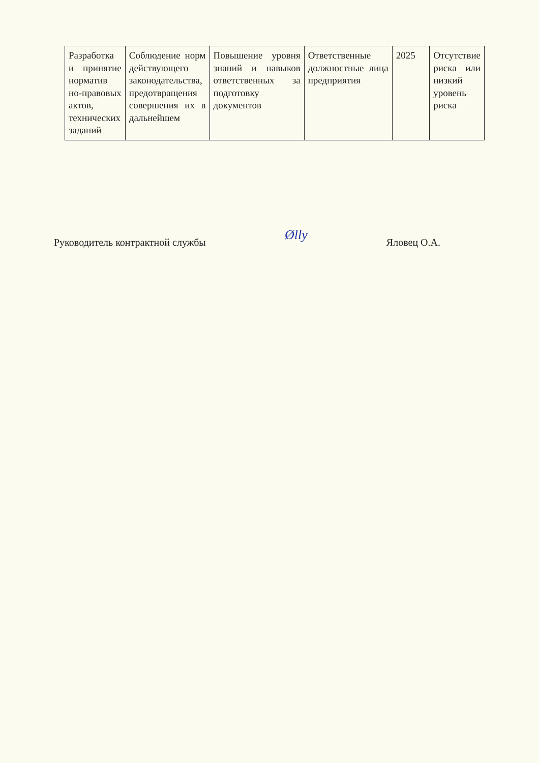| Разработка и принятие норматив но-правовых актов, технических заданий | Соблюдение норм действующего законодательства, предотвращения совершения их в дальнейшем | Повышение уровня знаний и навыков ответственных за подготовку документов | Ответственные должностные лица предприятия | 2025 | Отсутствие риска или низкий уровень риска |
Руководитель контрактной службы Ølly Яловец О.А.